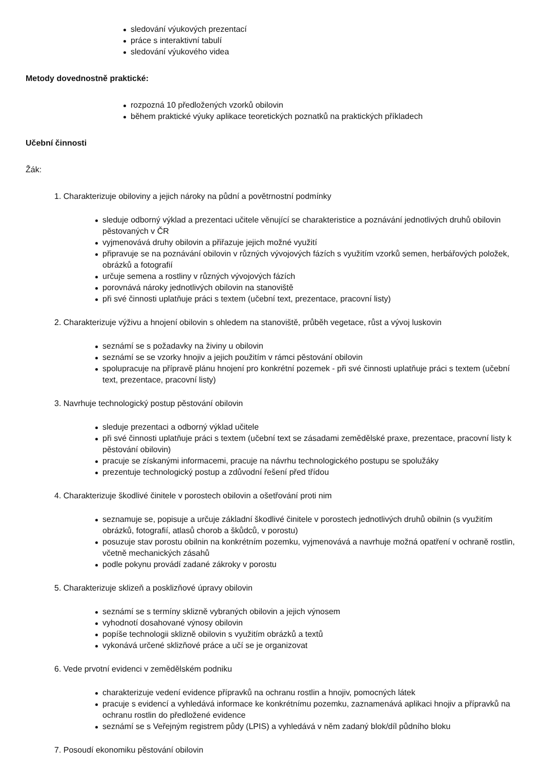sledování výukových prezentací
práce s interaktivní tabulí
sledování výukového videa
Metody dovednostně praktické:
rozpozná 10 předložených vzorků obilovin
během praktické výuky aplikace teoretických poznatků na praktických příkladech
Učební činnosti
Žák:
1. Charakterizuje obiloviny a jejich nároky na půdní a povětrnostní podmínky
sleduje odborný výklad a prezentaci učitele věnující se charakteristice a poznávání jednotlivých druhů obilovin pěstovaných v ČR
vyjmenovává druhy obilovin a přiřazuje jejich možné využití
připravuje se na poznávání obilovin v různých vývojových fázích s využitím vzorků semen, herbářových položek, obrázků a fotografií
určuje semena a rostliny v různých vývojových fázích
porovnává nároky jednotlivých obilovin na stanoviště
při své činnosti uplatňuje práci s textem (učební text, prezentace, pracovní listy)
2. Charakterizuje výživu a hnojení obilovin s ohledem na stanoviště, průběh vegetace, růst a vývoj luskovin
seznámí se s požadavky na živiny u obilovin
seznámí se se vzorky hnojiv a jejich použitím v rámci pěstování obilovin
spolupracuje na přípravě plánu hnojení pro konkrétní pozemek - při své činnosti uplatňuje práci s textem (učební text, prezentace, pracovní listy)
3. Navrhuje technologický postup pěstování obilovin
sleduje prezentaci a odborný výklad učitele
při své činnosti uplatňuje práci s textem (učební text se zásadami zemědělské praxe, prezentace, pracovní listy k pěstování obilovin)
pracuje se získanými informacemi, pracuje na návrhu technologického postupu se spolužáky
prezentuje technologický postup a zdůvodní řešení před třídou
4. Charakterizuje škodlivé činitele v porostech obilovin a ošetřování proti nim
seznamuje se, popisuje a určuje základní škodlivé činitele v porostech jednotlivých druhů obilnin (s využitím obrázků, fotografií, atlasů chorob a škůdců, v porostu)
posuzuje stav porostu obilnin na konkrétním pozemku, vyjmenovává a navrhuje možná opatření v ochraně rostlin, včetně mechanických zásahů
podle pokynu provádí zadané zákroky v porostu
5. Charakterizuje sklizeň a posklizňové úpravy obilovin
seznámí se s termíny sklizně vybraných obilovin a jejich výnosem
vyhodnotí dosahované výnosy obilovin
popíše technologii sklizně obilovin s využitím obrázků a textů
vykonává určené sklizňové práce a učí se je organizovat
6. Vede prvotní evidenci v zemědělském podniku
charakterizuje vedení evidence přípravků na ochranu rostlin a hnojiv, pomocných látek
pracuje s evidencí a vyhledává informace ke konkrétnímu pozemku, zaznamenává aplikaci hnojiv a přípravků na ochranu rostlin do předložené evidence
seznámí se s Veřejným registrem půdy (LPIS) a vyhledává v něm zadaný blok/díl půdního bloku
7. Posoudí ekonomiku pěstování obilovin